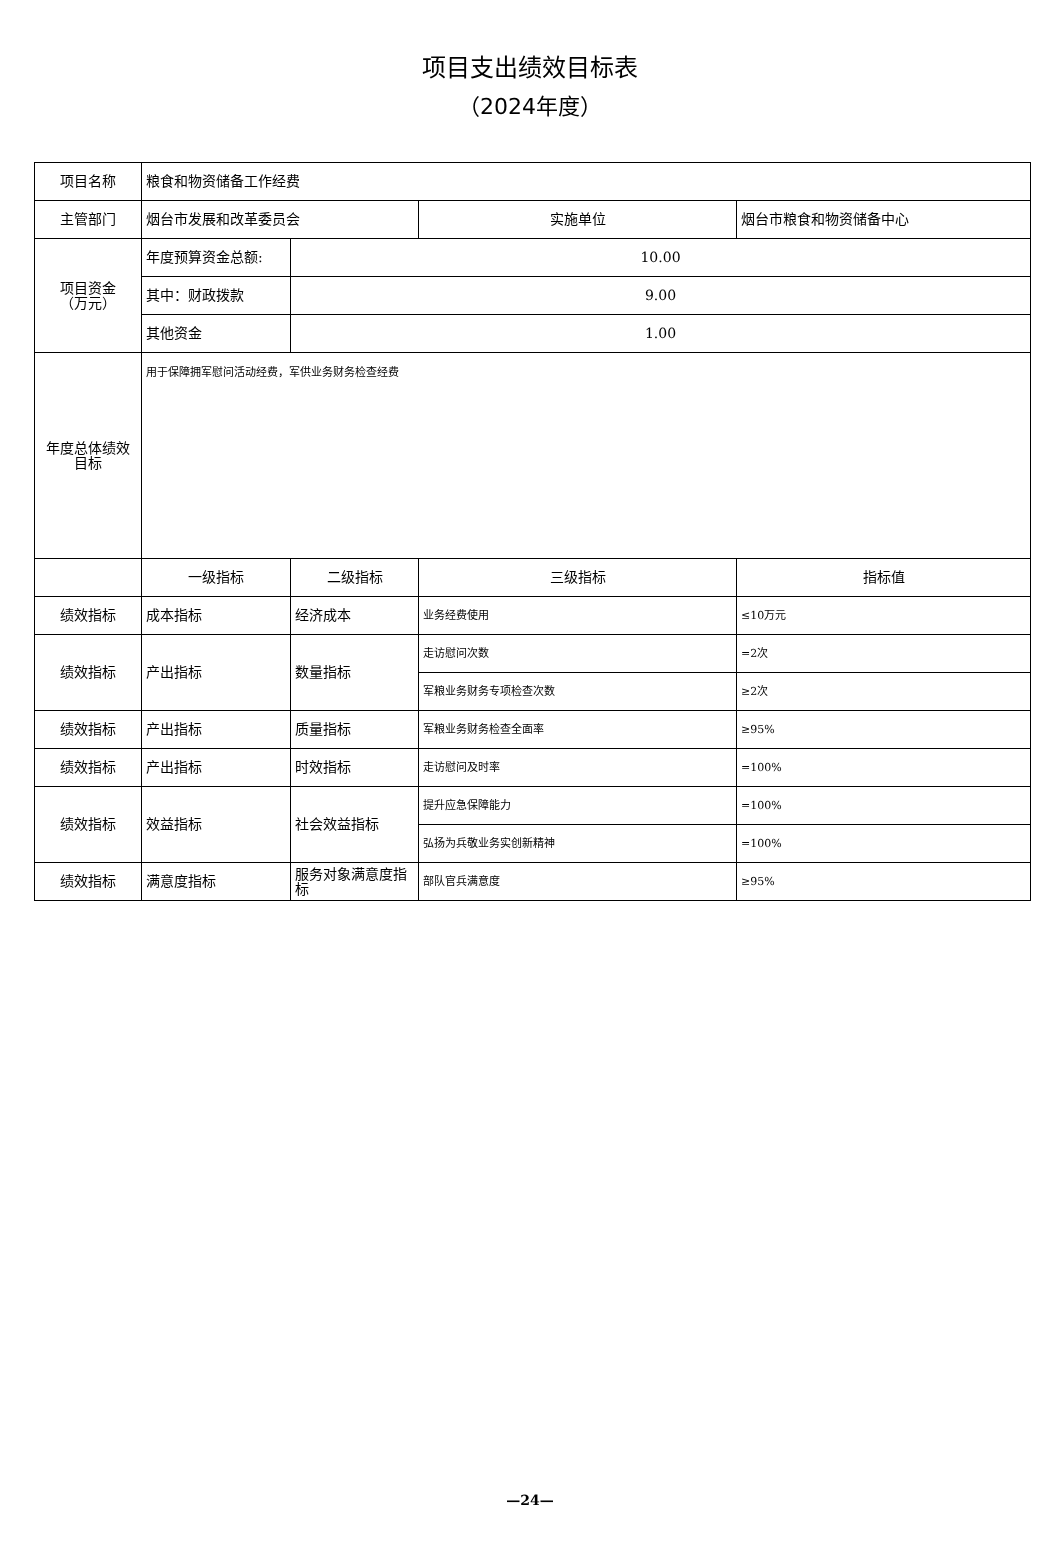项目支出绩效目标表
（2024年度）
| 项目名称 | 粮食和物资储备工作经费 | | | |
| 主管部门 | 烟台市发展和改革委员会 | | 实施单位 | 烟台市粮食和物资储备中心 |
| 项目资金 （万元） | 年度预算资金总额: | 10.00 | | |
| | 其中：财政拨款 | 9.00 | | |
| | 其他资金 | 1.00 | | |
| 年度总体绩效 目标 | 用于保障拥军慰问活动经费，军供业务财务检查经费 | | | |
| | 一级指标 | 二级指标 | 三级指标 | 指标值 |
| 绩效指标 | 成本指标 | 经济成本 | 业务经费使用 | ≤10万元 |
| 绩效指标 | 产出指标 | 数量指标 | 走访慰问次数 | =2次 |
| | | | 军粮业务财务专项检查次数 | ≥2次 |
| 绩效指标 | 产出指标 | 质量指标 | 军粮业务财务检查全面率 | ≥95% |
| 绩效指标 | 产出指标 | 时效指标 | 走访慰问及时率 | =100% |
| 绩效指标 | 效益指标 | 社会效益指标 | 提升应急保障能力 | =100% |
| | | | 弘扬为兵敬业务实创新精神 | =100% |
| 绩效指标 | 满意度指标 | 服务对象满意度指标 | 部队官兵满意度 | ≥95% |
—24—